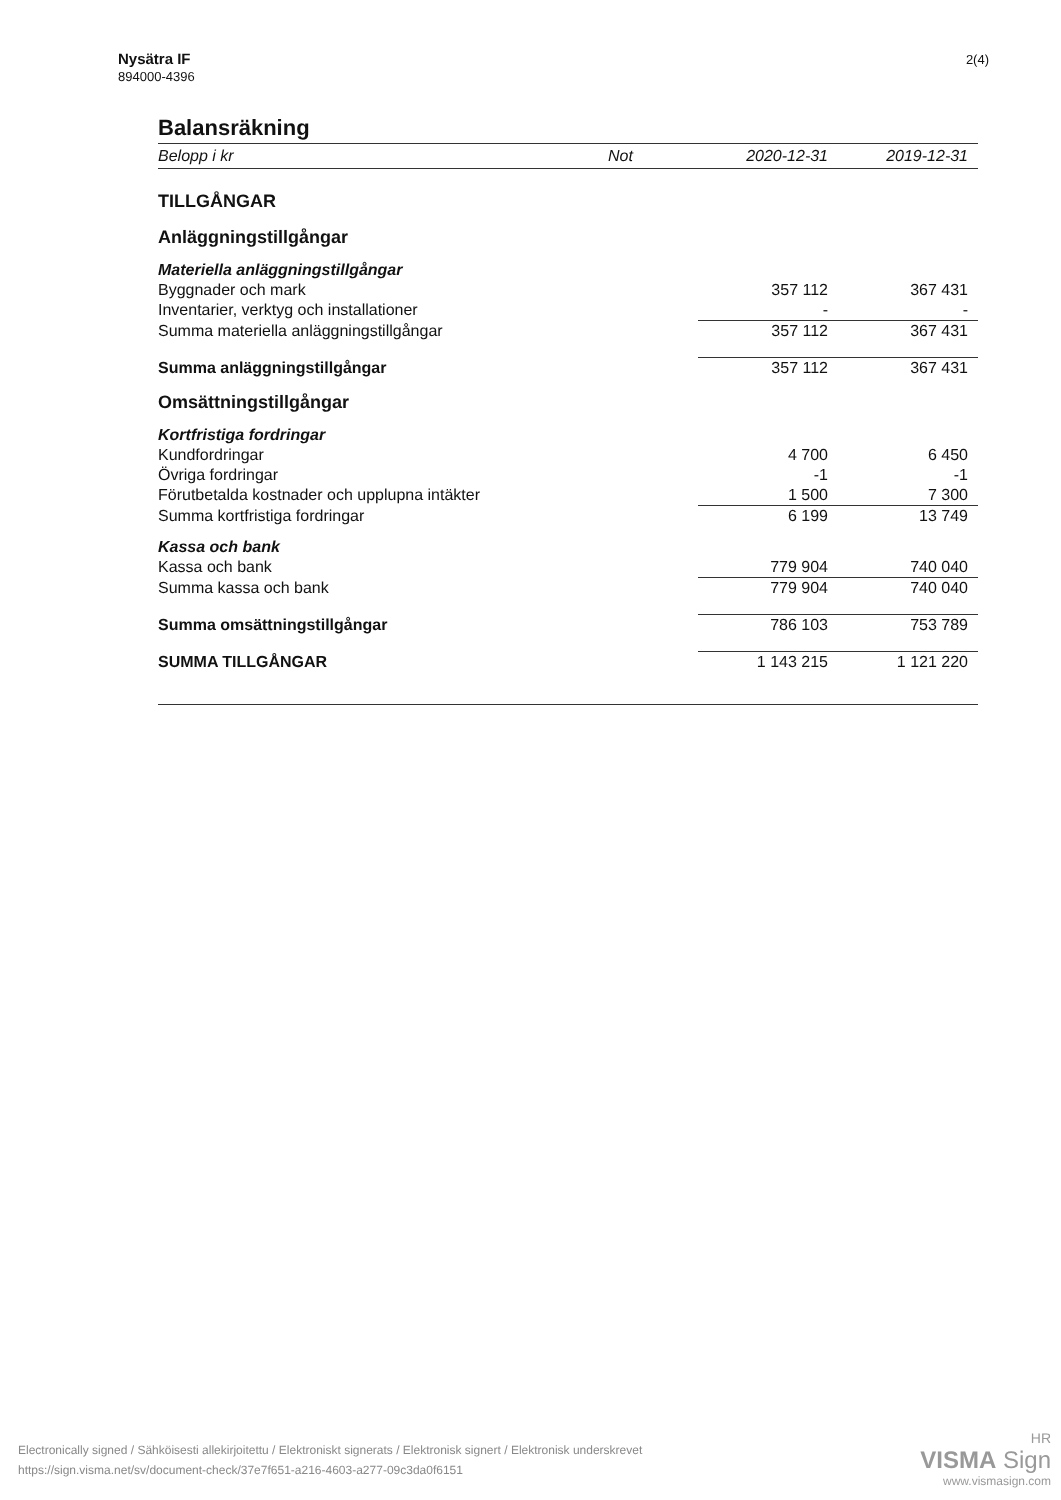Nysätra IF
894000-4396
2(4)
Balansräkning
| Belopp i kr | Not | 2020-12-31 | 2019-12-31 |
| --- | --- | --- | --- |
| TILLGÅNGAR | | | |
| Anläggningstillgångar | | | |
| Materiella anläggningstillgångar | | | |
| Byggnader och mark | | 357 112 | 367 431 |
| Inventarier, verktyg och installationer | | - | - |
| Summa materiella anläggningstillgångar | | 357 112 | 367 431 |
| Summa anläggningstillgångar | | 357 112 | 367 431 |
| Omsättningstillgångar | | | |
| Kortfristiga fordringar | | | |
| Kundfordringar | | 4 700 | 6 450 |
| Övriga fordringar | | -1 | -1 |
| Förutbetalda kostnader och upplupna intäkter | | 1 500 | 7 300 |
| Summa kortfristiga fordringar | | 6 199 | 13 749 |
| Kassa och bank | | | |
| Kassa och bank | | 779 904 | 740 040 |
| Summa kassa och bank | | 779 904 | 740 040 |
| Summa omsättningstillgångar | | 786 103 | 753 789 |
| SUMMA TILLGÅNGAR | | 1 143 215 | 1 121 220 |
Electronically signed / Sähköisesti allekirjoitettu / Elektroniskt signerats / Elektronisk signert / Elektronisk underskrevet
https://sign.visma.net/sv/document-check/37e7f651-a216-4603-a277-09c3da0f6151
HR
VISMA Sign
www.vismasign.com